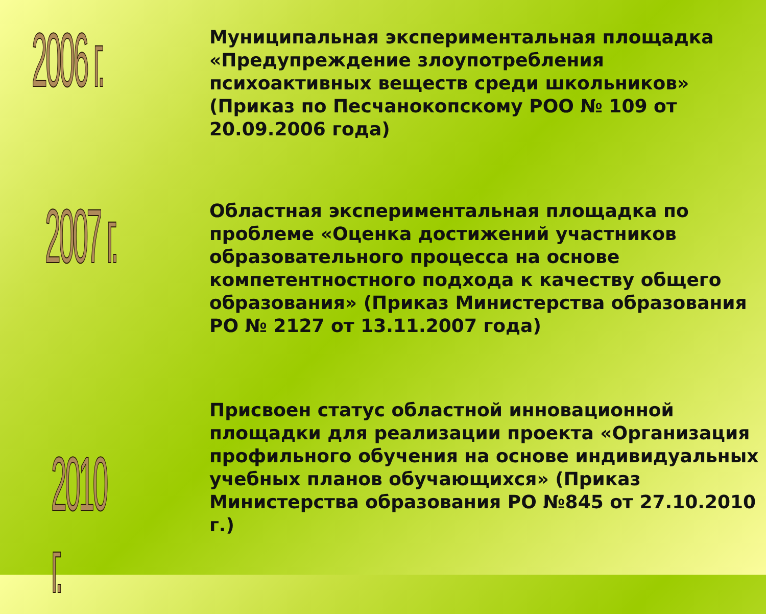2006 г.
Муниципальная экспериментальная площадка «Предупреждение злоупотребления психоактивных веществ среди школьников» (Приказ по Песчанокопскому РОО № 109 от 20.09.2006 года)
2007 г.
Областная экспериментальная площадка по проблеме «Оценка достижений участников образовательного процесса на основе компетентностного подхода к качеству общего образования» (Приказ Министерства образования РО № 2127 от 13.11.2007 года)
2010 г.
Присвоен статус областной инновационной площадки для реализации проекта «Организация профильного обучения на основе индивидуальных учебных планов обучающихся» (Приказ Министерства образования РО №845 от 27.10.2010 г.)